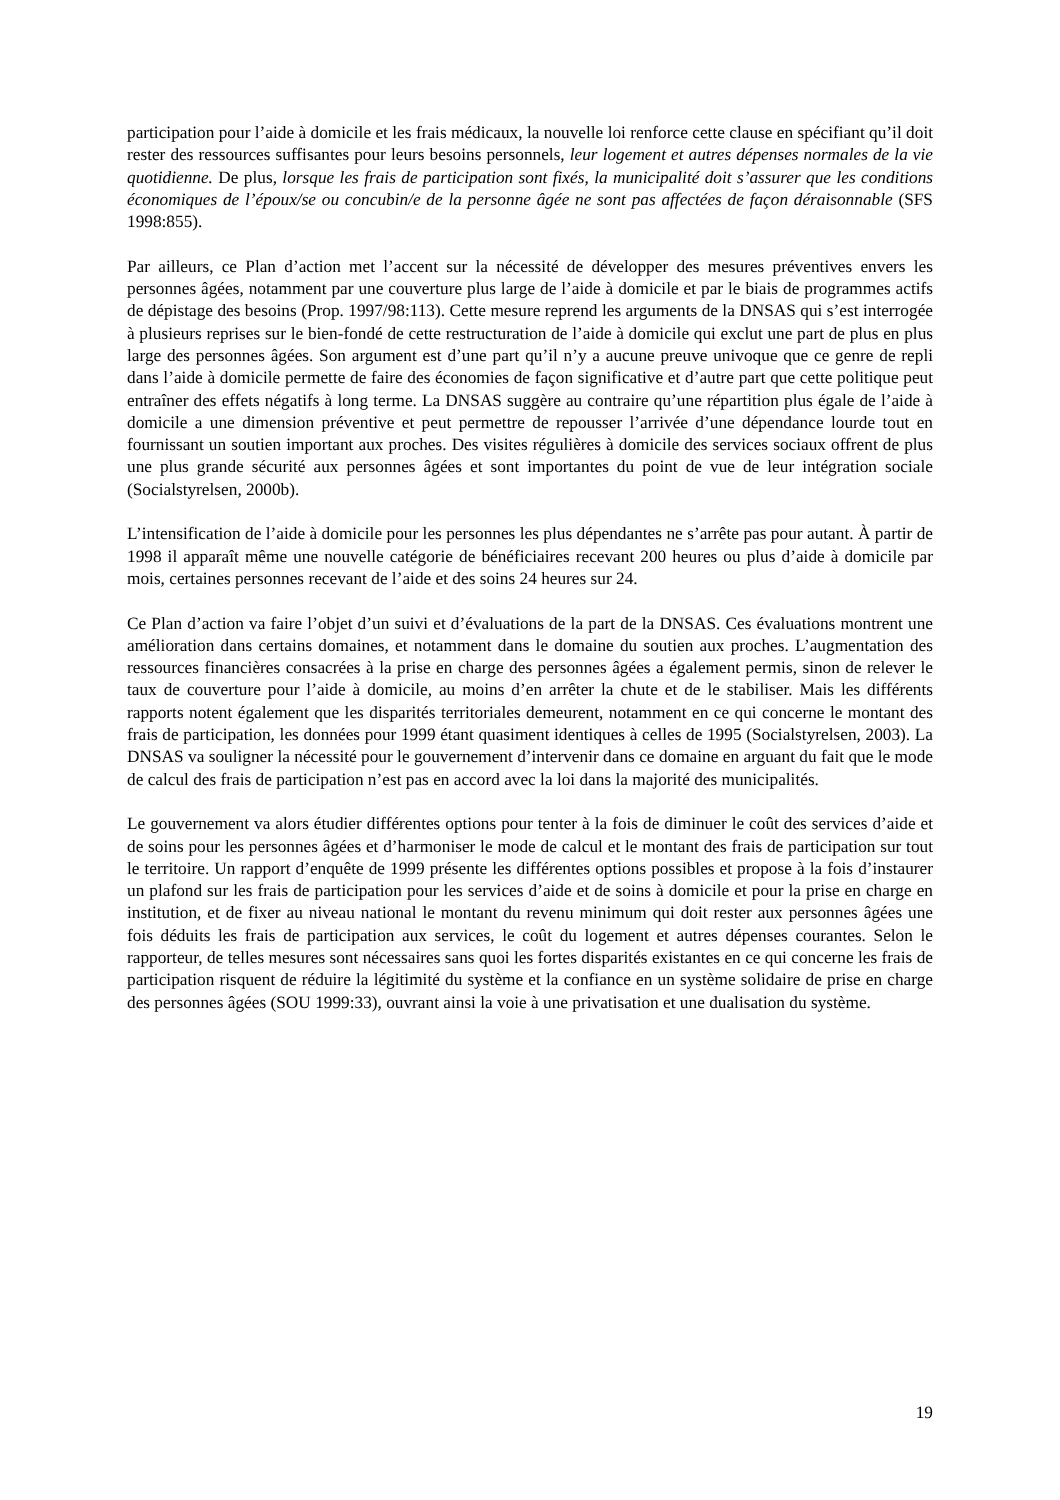participation pour l’aide à domicile et les frais médicaux, la nouvelle loi renforce cette clause en spécifiant qu’il doit rester des ressources suffisantes pour leurs besoins personnels, leur logement et autres dépenses normales de la vie quotidienne. De plus, lorsque les frais de participation sont fixés, la municipalité doit s’assurer que les conditions économiques de l’époux/se ou concubin/e de la personne âgée ne sont pas affectées de façon déraisonnable (SFS 1998:855).
Par ailleurs, ce Plan d’action met l’accent sur la nécessité de développer des mesures préventives envers les personnes âgées, notamment par une couverture plus large de l’aide à domicile et par le biais de programmes actifs de dépistage des besoins (Prop. 1997/98:113). Cette mesure reprend les arguments de la DNSAS qui s’est interrogée à plusieurs reprises sur le bien-fondé de cette restructuration de l’aide à domicile qui exclut une part de plus en plus large des personnes âgées. Son argument est d’une part qu’il n’y a aucune preuve univoque que ce genre de repli dans l’aide à domicile permette de faire des économies de façon significative et d’autre part que cette politique peut entraîner des effets négatifs à long terme. La DNSAS suggère au contraire qu’une répartition plus égale de l’aide à domicile a une dimension préventive et peut permettre de repousser l’arrivée d’une dépendance lourde tout en fournissant un soutien important aux proches. Des visites régulières à domicile des services sociaux offrent de plus une plus grande sécurité aux personnes âgées et sont importantes du point de vue de leur intégration sociale (Socialstyrelsen, 2000b).
L’intensification de l’aide à domicile pour les personnes les plus dépendantes ne s’arrête pas pour autant. À partir de 1998 il apparaît même une nouvelle catégorie de bénéficiaires recevant 200 heures ou plus d’aide à domicile par mois, certaines personnes recevant de l’aide et des soins 24 heures sur 24.
Ce Plan d’action va faire l’objet d’un suivi et d’évaluations de la part de la DNSAS. Ces évaluations montrent une amélioration dans certains domaines, et notamment dans le domaine du soutien aux proches. L’augmentation des ressources financières consacrées à la prise en charge des personnes âgées a également permis, sinon de relever le taux de couverture pour l’aide à domicile, au moins d’en arrêter la chute et de le stabiliser. Mais les différents rapports notent également que les disparités territoriales demeurent, notamment en ce qui concerne le montant des frais de participation, les données pour 1999 étant quasiment identiques à celles de 1995 (Socialstyrelsen, 2003). La DNSAS va souligner la nécessité pour le gouvernement d’intervenir dans ce domaine en arguant du fait que le mode de calcul des frais de participation n’est pas en accord avec la loi dans la majorité des municipalités.
Le gouvernement va alors étudier différentes options pour tenter à la fois de diminuer le coût des services d’aide et de soins pour les personnes âgées et d’harmoniser le mode de calcul et le montant des frais de participation sur tout le territoire. Un rapport d’enquête de 1999 présente les différentes options possibles et propose à la fois d’instaurer un plafond sur les frais de participation pour les services d’aide et de soins à domicile et pour la prise en charge en institution, et de fixer au niveau national le montant du revenu minimum qui doit rester aux personnes âgées une fois déduits les frais de participation aux services, le coût du logement et autres dépenses courantes. Selon le rapporteur, de telles mesures sont nécessaires sans quoi les fortes disparités existantes en ce qui concerne les frais de participation risquent de réduire la légitimité du système et la confiance en un système solidaire de prise en charge des personnes âgées (SOU 1999:33), ouvrant ainsi la voie à une privatisation et une dualisation du système.
19